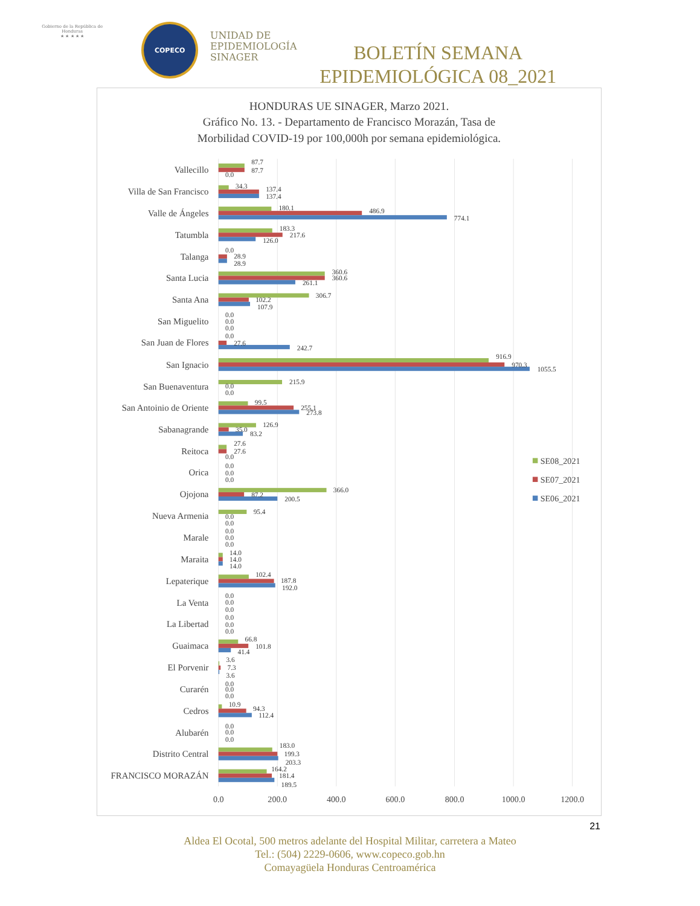Gobierno de la República de Honduras
★ ★ ★ ★ ★
COPECO
UNIDAD DE
EPIDEMIOLOGÍA
SINAGER
BOLETÍN SEMANA EPIDEMIOLÓGICA 08_2021
HONDURAS UE SINAGER, Marzo 2021.
Gráfico No. 13. - Departamento de Francisco Morazán, Tasa de
Morbilidad COVID-19 por 100,000h por semana epidemiológica.
Vallecillo
Villa de San Francisco
Valle de Ángeles
Tatumbla
Talanga
Santa Lucia
Santa Ana
San Miguelito
San Juan de Flores
San Ignacio
San Buenaventura
San Antoinio de Oriente
Sabanagrande
Reitoca
Orica
Ojojona
Nueva Armenia
Marale
Maraita
Lepaterique
La Venta
La Libertad
Guaimaca
El Porvenir
Curarén
Cedros
Alubarén
Distrito Central
FRANCISCO MORAZÁN
87.7
87.7
0.0
34.3
137.4
137.4
180.1
486.9
774.1
183.3
217.6
126.0
0.0
28.9
28.9
360.6
360.6
261.1
306.7
102.2
107.9
0.0
0.0
0.0
0.0
27.6
242.7
916.9
970.3
1055.5
215.9
0.0
0.0
99.5
255.1
273.8
126.9
35.0
83.2
27.6
27.6
0.0
0.0
0.0
0.0
366.0
87.2
200.5
95.4
0.0
0.0
0.0
0.0
0.0
14.0
14.0
14.0
102.4
187.8
192.0
0.0
0.0
0.0
0.0
0.0
0.0
66.8
101.8
41.4
3.6
7.3
3.6
0.0
0.0
0.0
10.9
94.3
112.4
0.0
0.0
0.0
183.0
199.3
203.3
164.2
181.4
189.5
0.0
200.0
400.0
600.0
800.0
1000.0
1200.0
SE08_2021
SE07_2021
SE06_2021
21
Aldea El Ocotal, 500 metros adelante del Hospital Militar, carretera a Mateo
Tel.: (504) 2229-0606, www.copeco.gob.hn
Comayagüela Honduras Centroamérica